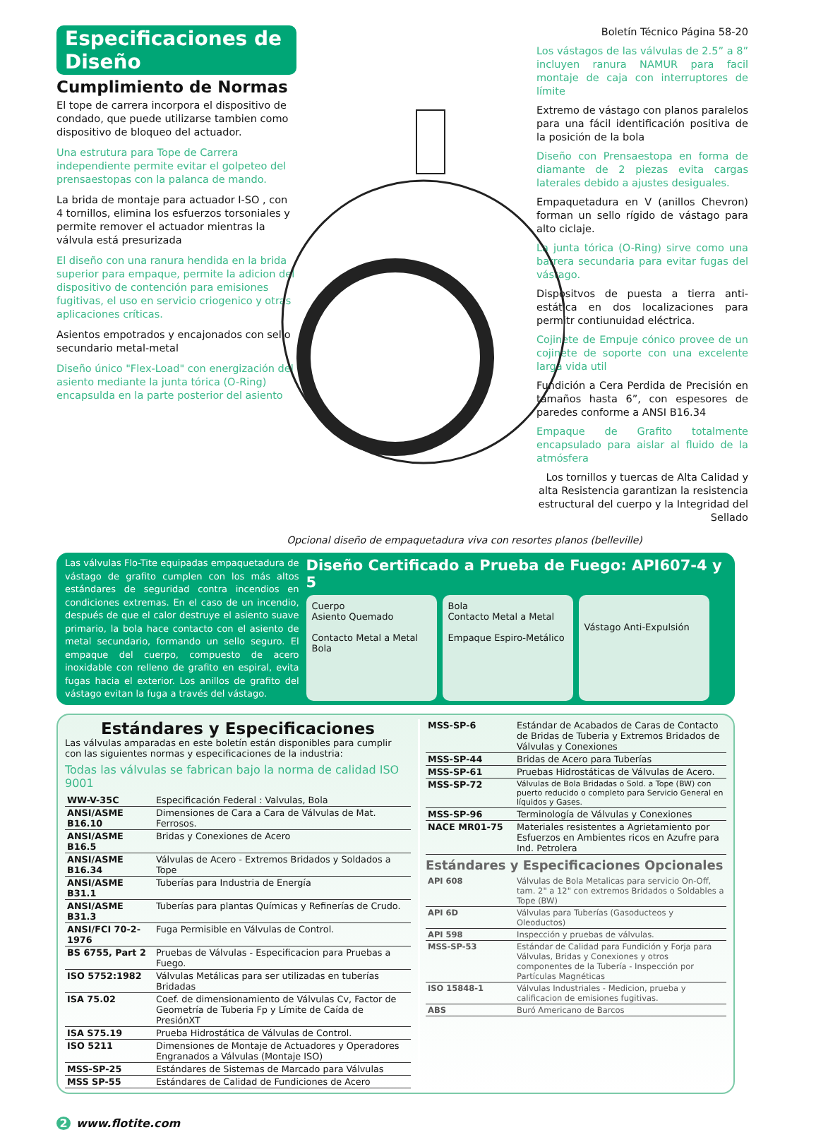Especificaciones de Diseño
Cumplimiento de Normas
El tope de carrera incorpora el dispositivo de condado, que puede utilizarse tambien como dispositivo de bloqueo del actuador.
Una estrutura para Tope de Carrera independiente permite evitar el golpeteo del prensaestopas con la palanca de mando.
La brida de montaje para actuador I-SO , con 4 tornillos, elimina los esfuerzos torsoniales y permite remover el actuador mientras la válvula está presurizada
El diseño con una ranura hendida en la brida superior para empaque, permite la adicion del dispositivo de contención para emisiones fugitivas, el uso en servicio criogenico y otras aplicaciones críticas.
Asientos empotrados y encajonados con sello secundario metal-metal
Diseño único "Flex-Load" con energización del asiento mediante la junta tórica (O-Ring) encapsulda en la parte posterior del asiento
Boletín Técnico Página 58-20
Los vástagos de las válvulas de 2.5” a 8” incluyen ranura NAMUR para facil montaje de caja con interruptores de límite
Extremo de vástago con planos paralelos para una fácil identificación positiva de la posición de la bola
Diseño con Prensaestopa en forma de diamante de 2 piezas evita cargas laterales debido a ajustes desiguales.
Empaquetadura en V (anillos Chevron) forman un sello rígido de vástago para alto ciclaje.
La junta tórica (O-Ring) sirve como una barrera secundaria para evitar fugas del vástago.
Dispositvos de puesta a tierra anti-estática en dos localizaciones para permitr contiunuidad eléctrica.
Cojinete de Empuje cónico provee de un cojinete de soporte con una excelente larga vida util
Fundición a Cera Perdida de Precisión en tamaños hasta 6”, con espesores de paredes conforme a ANSI B16.34
Empaque de Grafito totalmente encapsulado para aislar al fluido de la atmósfera
Los tornillos y tuercas de Alta Calidad y alta Resistencia garantizan la resistencia estructural del cuerpo y la Integridad del Sellado
Opcional diseño de empaquetadura viva con resortes planos (belleville)
Las válvulas Flo-Tite equipadas empaquetadura de vástago de grafito cumplen con los más altos estándares de seguridad contra incendios en condiciones extremas. En el caso de un incendio, después de que el calor destruye el asiento suave primario, la bola hace contacto con el asiento de metal secundario, formando un sello seguro. El empaque del cuerpo, compuesto de acero inoxidable con relleno de grafito en espiral, evita fugas hacia el exterior. Los anillos de grafito del vástago evitan la fuga a través del vástago.
Diseño Certificado a Prueba de Fuego: API607-4 y 5
Cuerpo
Asiento Quemado
Contacto Metal a Metal
Bola
Bola
Contacto Metal a Metal
Empaque Espiro-Metálico
Vástago Anti-Expulsión
Estándares y Especificaciones
Las válvulas amparadas en este boletín están disponibles para cumplir con las siguientes normas y especificaciones de la industria:
Todas las válvulas se fabrican bajo la norma de calidad ISO 9001
| WW-V-35C | Especificación Federal : Valvulas, Bola |
| ANSI/ASME B16.10 | Dimensiones de Cara a Cara de Válvulas de Mat. Ferrosos. |
| ANSI/ASME B16.5 | Bridas y Conexiones de Acero |
| ANSI/ASME B16.34 | Válvulas de Acero - Extremos Bridados y Soldados a Tope |
| ANSI/ASME B31.1 | Tuberías para Industria de Energía |
| ANSI/ASME B31.3 | Tuberías para plantas Químicas y Refinerías de Crudo. |
| ANSI/FCI 70-2-1976 | Fuga Permisible en Válvulas de Control. |
| BS 6755, Part 2 | Pruebas de Válvulas - Especificacion para Pruebas a Fuego. |
| ISO 5752:1982 | Válvulas Metálicas para ser utilizadas en tuberías Bridadas |
| ISA 75.02 | Coef. de dimensionamiento de Válvulas Cv, Factor de Geometría de Tuberia Fp y Límite de Caída de PresiónXT |
| ISA S75.19 | Prueba Hidrostática de Válvulas de Control. |
| ISO 5211 | Dimensiones de Montaje de Actuadores y Operadores Engranados a Válvulas (Montaje ISO) |
| MSS-SP-25 | Estándares de Sistemas de Marcado para Válvulas |
| MSS SP-55 | Estándares de Calidad de Fundiciones de Acero |
| MSS-SP-6 | Estándar de Acabados de Caras de Contacto de Bridas de Tuberia y Extremos Bridados de Válvulas y Conexiones |
| MSS-SP-44 | Bridas de Acero para Tuberías |
| MSS-SP-61 | Pruebas Hidrostáticas de Válvulas de Acero. |
| MSS-SP-72 | Válvulas de Bola Bridadas o Sold. a Tope (BW) con puerto reducido o completo para Servicio General en líquidos y Gases. |
| MSS-SP-96 | Terminología de Válvulas y Conexiones |
| NACE MR01-75 | Materiales resistentes a Agrietamiento por Esfuerzos en Ambientes ricos en Azufre para Ind. Petrolera |
Estándares y Especificaciones Opcionales
| API 608 | Válvulas de Bola Metalicas para servicio On-Off, tam. 2" a 12" con extremos Bridados o Soldables a Tope (BW) |
| API 6D | Válvulas para Tuberías (Gasoducteos y Oleoductos) |
| API 598 | Inspección y pruebas de válvulas. |
| MSS-SP-53 | Estándar de Calidad para Fundición y Forja para Válvulas, Bridas y Conexiones y otros componentes de la Tubería - Inspección por Partículas Magnéticas |
| ISO 15848-1 | Válvulas Industriales - Medicion, prueba y calificacion de emisiones fugitivas. |
| ABS | Buró Americano de Barcos |
2 www.flotite.com